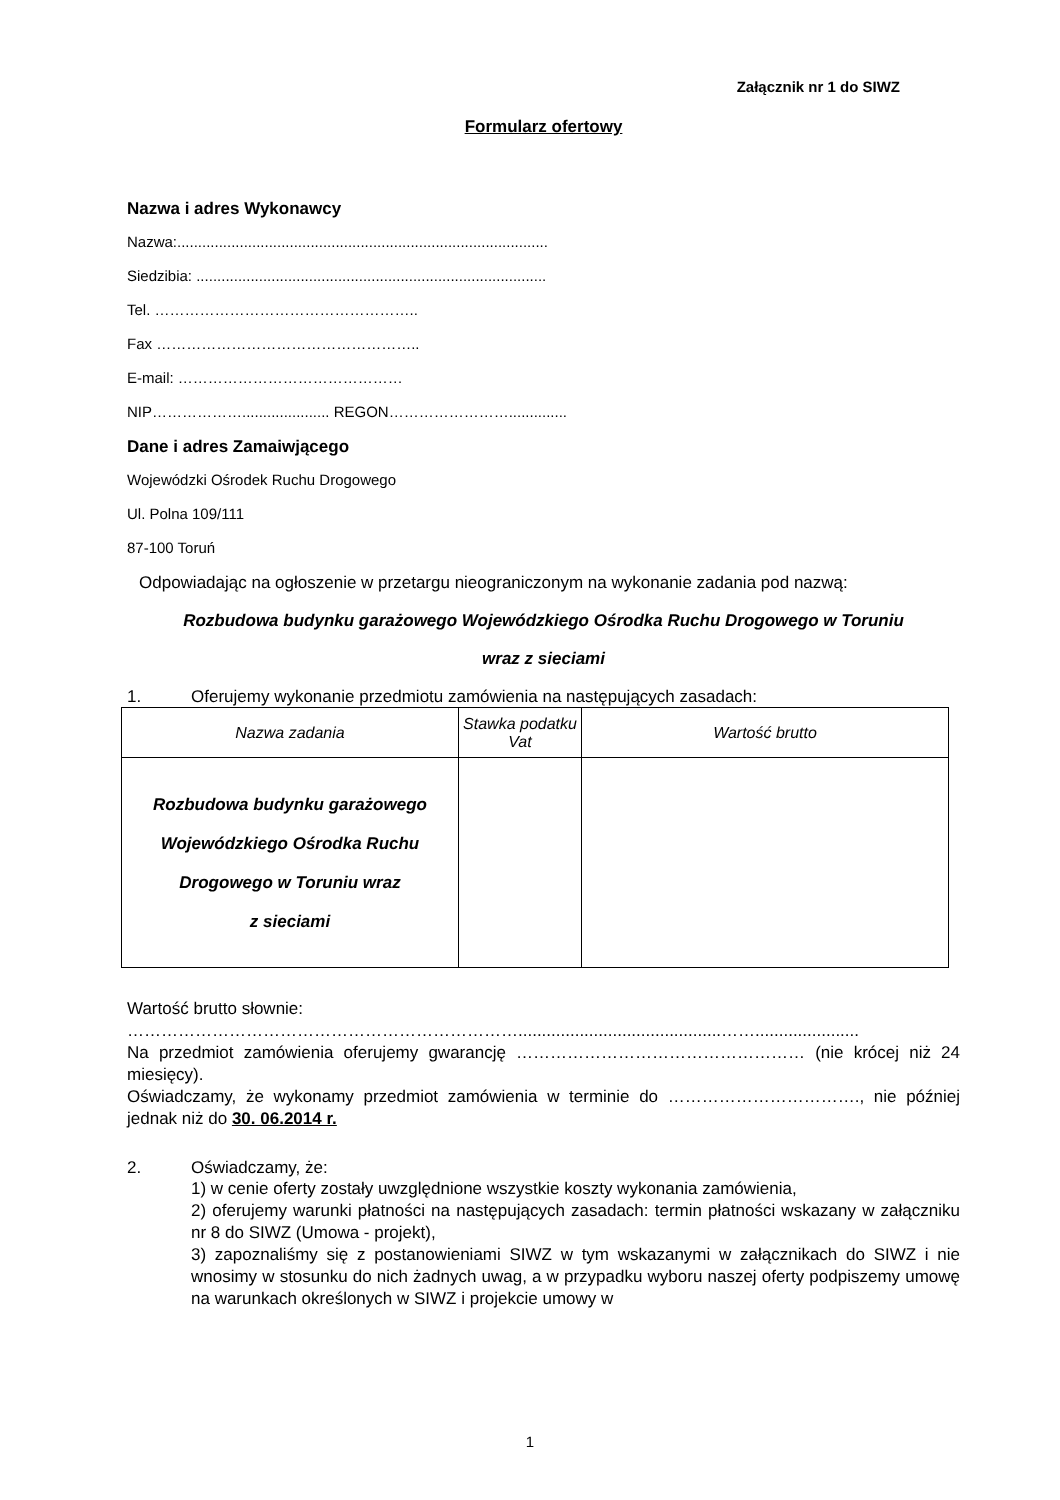Załącznik nr 1 do SIWZ
Formularz ofertowy
Nazwa i adres Wykonawcy
Nazwa:.........................................................................................
Siedzibia: ....................................................................................
Tel. ……………………………………………..
Fax ……………………………………………..
E-mail: ………………………………………
NIP………………..................... REGON……………………..............
Dane i adres Zamaiwjącego
Wojewódzki Ośrodek Ruchu Drogowego
Ul. Polna 109/111
87-100 Toruń
Odpowiadając na ogłoszenie w przetargu nieograniczonym na wykonanie zadania pod nazwą:
Rozbudowa budynku garażowego Wojewódzkiego Ośrodka Ruchu Drogowego w Toruniu
wraz z sieciami
1. Oferujemy wykonanie przedmiotu zamówienia na następujących zasadach:
| Nazwa zadania | Stawka podatku Vat | Wartość brutto |
| --- | --- | --- |
| Rozbudowa budynku garażowego Wojewódzkiego Ośrodka Ruchu Drogowego w Toruniu wraz z sieciami | | |
Wartość brutto słownie:
……………………………………………………………...........................................……......................
Na przedmiot zamówienia oferujemy gwarancję …………………………………………… (nie krócej niż 24 miesięcy).
Oświadczamy, że wykonamy przedmiot zamówienia w terminie do ……………………………., nie później jednak niż do 30. 06.2014 r.
2. Oświadczamy, że:
1) w cenie oferty zostały uwzględnione wszystkie koszty wykonania zamówienia,
2) oferujemy warunki płatności na następujących zasadach: termin płatności wskazany w załączniku nr 8 do SIWZ (Umowa - projekt),
3) zapoznaliśmy się z postanowieniami SIWZ w tym wskazanymi w załącznikach do SIWZ i nie wnosimy w stosunku do nich żadnych uwag, a w przypadku wyboru naszej oferty podpiszemy umowę na warunkach określonych w SIWZ i projekcie umowy w
1